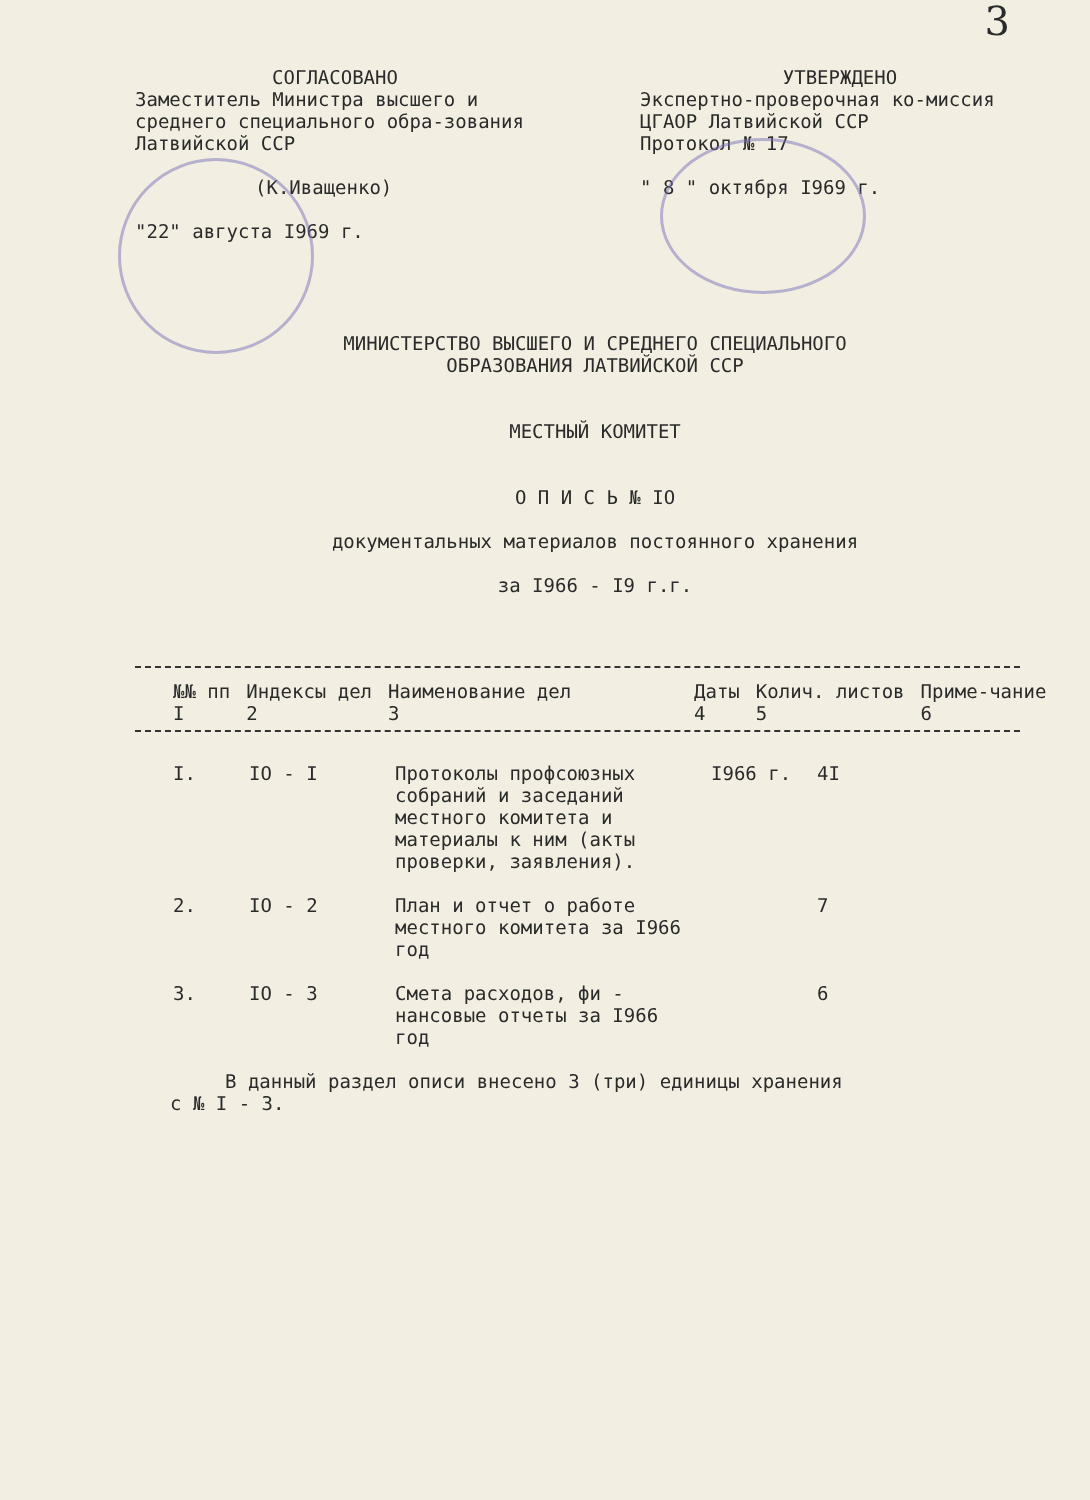3
СОГЛАСОВАНО
Заместитель Министра высшего и среднего специального обра-зования Латвийской ССР
(К.Иващенко)
"22" августа I969 г.
УТВЕРЖДЕНО
Экспертно-проверочная ко-миссия ЦГАОР Латвийской ССР
Протокол № 17
" 8 " октября I969 г.
МИНИСТЕРСТВО ВЫСШЕГО И СРЕДНЕГО СПЕЦИАЛЬНОГО
ОБРАЗОВАНИЯ ЛАТВИЙСКОЙ ССР
МЕСТНЫЙ КОМИТЕТ
О П И С Ь № IO
документальных материалов постоянного хранения
за I966 - I9 г.г.
| №№ пп | Индексы дел | Наименование дел | Даты | Колич. листов | Приме-чание |
| --- | --- | --- | --- | --- | --- |
| I | 2 | 3 | 4 | 5 | 6 |
| I. | IO - I | Протоколы профсоюзных собраний и заседаний местного комитета и материалы к ним (акты проверки, заявления). | I966 г. | 4I |
| 2. | IO - 2 | План и отчет о работе местного комитета за I966 год | | 7 |
| 3. | IO - 3 | Смета расходов, фи - нансовые отчеты за I966 год | | 6 |
В данный раздел описи внесено 3 (три) единицы хранения
с № I - 3.